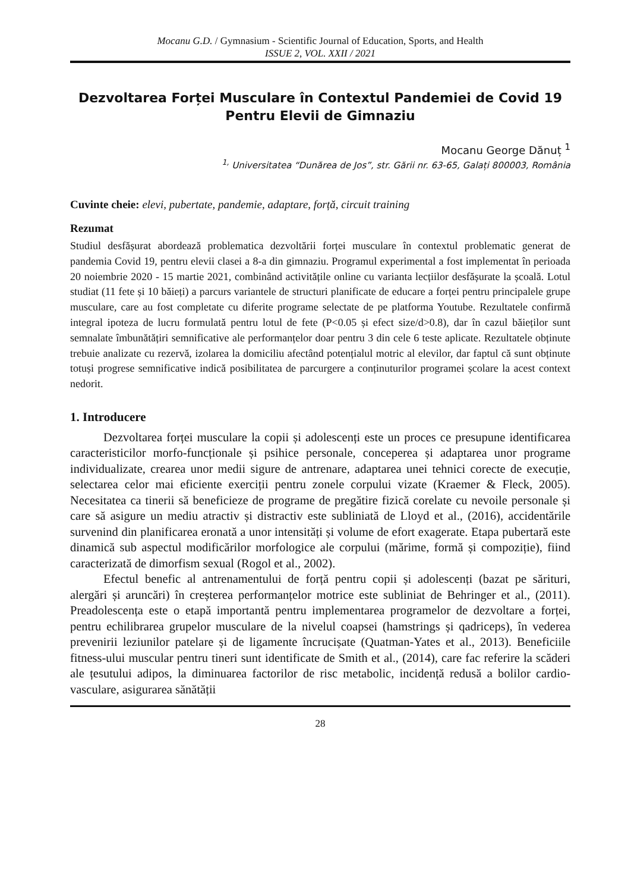Mocanu G.D. / Gymnasium - Scientific Journal of Education, Sports, and Health
ISSUE 2, VOL. XXII / 2021
Dezvoltarea Forței Musculare în Contextul Pandemiei de Covid 19
Pentru Elevii de Gimnaziu
Mocanu George Dănuț <sup>1</sup>
<sup>1,</sup> Universitatea “Dunărea de Jos”, str. Gării nr. 63-65, Galați 800003, România
Cuvinte cheie: elevi, pubertate, pandemie, adaptare, forță, circuit training
Rezumat
Studiul desfășurat abordează problematica dezvoltării forței musculare în contextul problematic generat de pandemia Covid 19, pentru elevii clasei a 8-a din gimnaziu. Programul experimental a fost implementat în perioada 20 noiembrie 2020 - 15 martie 2021, combinând activitățile online cu varianta lecțiilor desfășurate la școală. Lotul studiat (11 fete și 10 băieți) a parcurs variantele de structuri planificate de educare a forței pentru principalele grupe musculare, care au fost completate cu diferite programe selectate de pe platforma Youtube. Rezultatele confirmă integral ipoteza de lucru formulată pentru lotul de fete (P<0.05 și efect size/d>0.8), dar în cazul băieților sunt semnalate îmbunătățiri semnificative ale performanțelor doar pentru 3 din cele 6 teste aplicate. Rezultatele obținute trebuie analizate cu rezervă, izolarea la domiciliu afectând potențialul motric al elevilor, dar faptul că sunt obținute totuși progrese semnificative indică posibilitatea de parcurgere a conținuturilor programei școlare la acest context nedorit.
1. Introducere
Dezvoltarea forței musculare la copii și adolescenți este un proces ce presupune identificarea caracteristicilor morfo-funcționale și psihice personale, conceperea și adaptarea unor programe individualizate, crearea unor medii sigure de antrenare, adaptarea unei tehnici corecte de execuție, selectarea celor mai eficiente exerciții pentru zonele corpului vizate (Kraemer & Fleck, 2005). Necesitatea ca tinerii să beneficieze de programe de pregătire fizică corelate cu nevoile personale și care să asigure un mediu atractiv și distractiv este subliniată de Lloyd et al., (2016), accidentările survenind din planificarea eronată a unor intensități și volume de efort exagerate. Etapa pubertară este dinamică sub aspectul modificărilor morfologice ale corpului (mărime, formă și compoziție), fiind caracterizată de dimorfism sexual (Rogol et al., 2002).
Efectul benefic al antrenamentului de forță pentru copii și adolescenți (bazat pe sărituri, alergări și aruncări) în creșterea performanțelor motrice este subliniat de Behringer et al., (2011). Preadolescența este o etapă importantă pentru implementarea programelor de dezvoltare a forței, pentru echilibrarea grupelor musculare de la nivelul coapsei (hamstrings și qadriceps), în vederea prevenirii leziunilor patelare și de ligamente încrucișate (Quatman-Yates et al., 2013). Beneficiile fitness-ului muscular pentru tineri sunt identificate de Smith et al., (2014), care fac referire la scăderi ale țesutului adipos, la diminuarea factorilor de risc metabolic, incidență redusă a bolilor cardio-vasculare, asigurarea sănătății
28